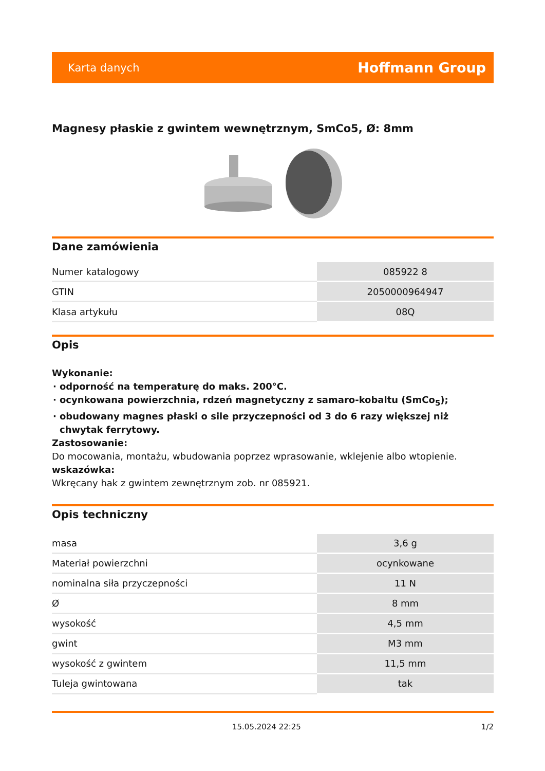Karta danych Hoffmann Group
Magnesy płaskie z gwintem wewnętrznym, SmCo5, Ø: 8mm
Dane zamówienia
| Numer katalogowy | 085922 8 |
| GTIN | 2050000964947 |
| Klasa artykułu | 08Q |
Opis
Wykonanie:
odporność na temperaturę do maks. 200°C.
ocynkowana powierzchnia, rdzeń magnetyczny z samaro-kobaltu (SmCo<sub>5</sub>);
obudowany magnes płaski o sile przyczepności od 3 do 6 razy większej niż chwytak ferrytowy.
Zastosowanie:
Do mocowania, montażu, wbudowania poprzez wprasowanie, wklejenie albo wtopienie.
wskazówka:
Wkręcany hak z gwintem zewnętrznym zob. nr 085921.
Opis techniczny
| masa | 3,6 g |
| Materiał powierzchni | ocynkowane |
| nominalna siła przyczepności | 11 N |
| Ø | 8 mm |
| wysokość | 4,5 mm |
| gwint | M3 mm |
| wysokość z gwintem | 11,5 mm |
| Tuleja gwintowana | tak |
15.05.2024 22:25 1/2